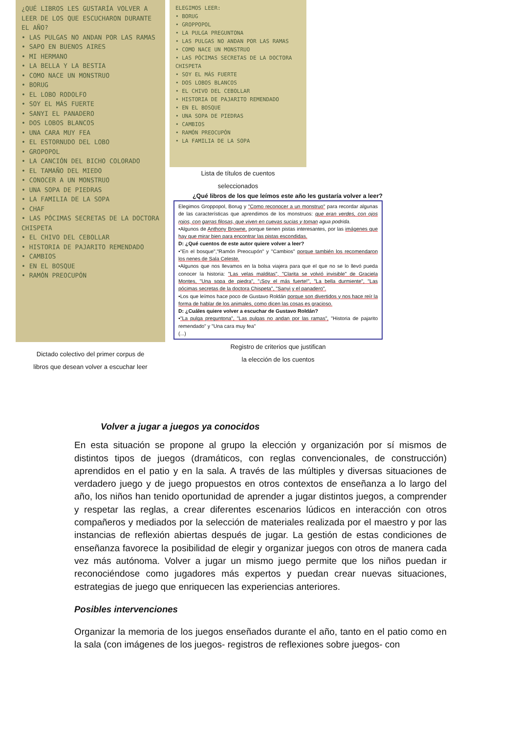¿QUÉ LIBROS LES GUSTARÍA VOLVER A LEER DE LOS QUE ESCUCHARON DURANTE EL AÑO?
• LAS PULGAS NO ANDAN POR LAS RAMAS
• SAPO EN BUENOS AIRES
• MI HERMANO
• LA BELLA Y LA BESTIA
• COMO NACE UN MONSTRUO
• BORUG
• EL LOBO RODOLFO
• SOY EL MÁS FUERTE
• SANYI EL PANADERO
• DOS LOBOS BLANCOS
• UNA CARA MUY FEA
• EL ESTORNUDO DEL LOBO
• GROPOPOL
• LA CANCIÓN DEL BICHO COLORADO
• EL TAMAÑO DEL MIEDO
• CONOCER A UN MONSTRUO
• UNA SOPA DE PIEDRAS
• LA FAMILIA DE LA SOPA
• CHAF
• LAS PÓCIMAS SECRETAS DE LA DOCTORA CHISPETA
• EL CHIVO DEL CEBOLLAR
• HISTORIA DE PAJARITO REMENDADO
• CAMBIOS
• EN EL BOSQUE
• RAMÓN PREOCUPÓN
Dictado colectivo del primer corpus de
libros que desean volver a escuchar leer
ELEGIMOS LEER:
• BORUG
• GROPPOPOL
• LA PULGA PREGUNTONA
• LAS PULGAS NO ANDAN POR LAS RAMAS
• COMO NACE UN MONSTRUO
• LAS PÓCIMAS SECRETAS DE LA DOCTORA CHISPETA
• SOY EL MÁS FUERTE
• DOS LOBOS BLANCOS
• EL CHIVO DEL CEBOLLAR
• HISTORIA DE PAJARITO REMENDADO
• EN EL BOSQUE
• UNA SOPA DE PIEDRAS
• CAMBIOS
• RAMÓN PREOCUPÓN
• LA FAMILIA DE LA SOPA
Lista de títulos de cuentos
seleccionados
¿Qué libros de los que leímos este año les gustaría volver a leer?
Elegimos Groppopol, Borug y "Como reconocer a un monstruo" para recordar algunas de las características que aprendimos de los monstruos: que eran verdes, con ojos rojos, con garras filosas, que viven en cuevas sucias y toman agua podrida.
•Algunos de Anthony Browne, porque tienen pistas interesantes, por las imágenes que hay que mirar bien para encontrar las pistas escondidas.
D: ¿Qué cuentos de este autor quiere volver a leer?
•"En el bosque","Ramón Preocupón" y "Cambios" porque también los recomendaron los nenes de Sala Celeste.
•Algunos que nos llevamos en la bolsa viajera para que el que no se lo llevó pueda conocer la historia: "Las velas malditas", "Clarita se volvió invisible" de Graciela Montes, "Una sopa de piedra", "¡Soy el más fuerte!", "La bella durmiente", "Las pócimas secretas de la doctora Chispeta", "Sanyi y el panadero".
•Los que leímos hace poco de Gustavo Roldán porque son divertidos y nos hace reír la forma de hablar de los animales, como dicen las cosas es gracioso.
D: ¿Cuáles quiere volver a escuchar de Gustavo Roldán?
•"La pulga preguntona", "Las pulgas no andan por las ramas", "Historia de pajarito remendado" y "Una cara muy fea"
(...)
Registro de criterios que justifican
la elección de los cuentos
Volver a jugar a juegos ya conocidos
En esta situación se propone al grupo la elección y organización por sí mismos de distintos tipos de juegos (dramáticos, con reglas convencionales, de construcción) aprendidos en el patio y en la sala. A través de las múltiples y diversas situaciones de verdadero juego y de juego propuestos en otros contextos de enseñanza a lo largo del año, los niños han tenido oportunidad de aprender a jugar distintos juegos, a comprender y respetar las reglas, a crear diferentes escenarios lúdicos en interacción con otros compañeros y mediados por la selección de materiales realizada por el maestro y por las instancias de reflexión abiertas después de jugar. La gestión de estas condiciones de enseñanza favorece la posibilidad de elegir y organizar juegos con otros de manera cada vez más autónoma. Volver a jugar un mismo juego permite que los niños puedan ir reconociéndose como jugadores más expertos y puedan crear nuevas situaciones, estrategias de juego que enriquecen las experiencias anteriores.
Posibles intervenciones
Organizar la memoria de los juegos enseñados durante el año, tanto en el patio como en la sala (con imágenes de los juegos- registros de reflexiones sobre juegos- con